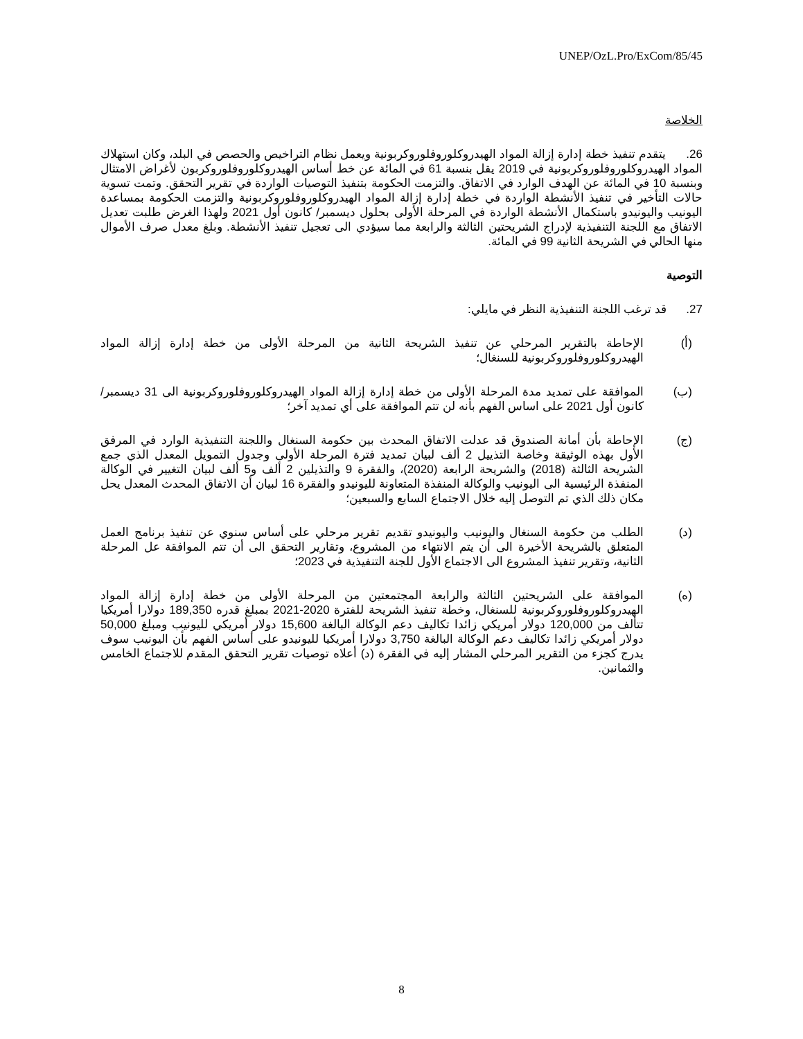UNEP/OzL.Pro/ExCom/85/45
الخلاصة
26. يتقدم تنفيذ خطة إدارة إزالة المواد الهيدروكلوروفلوروكربونية ويعمل نظام التراخيص والحصص في البلد، وكان استهلاك المواد الهيدروكلوروفلوروكربونية في 2019 يقل بنسبة 61 في المائة عن خط أساس الهيدروكلوروفلوروكربون لأغراض الامتثال وبنسبة 10 في المائة عن الهدف الوارد في الاتفاق. والتزمت الحكومة بتنفيذ التوصيات الواردة في تقرير التحقق. وتمت تسوية حالات التأخير في تنفيذ الأنشطة الواردة في خطة إدارة إزالة المواد الهيدروكلوروفلوروكربونية والتزمت الحكومة بمساعدة اليونيب واليونيدو باستكمال الأنشطة الواردة في المرحلة الأولى بحلول ديسمبر/ كانون أول 2021 ولهذا الغرض طلبت تعديل الاتفاق مع اللجنة التنفيذية لإدراج الشريحتين الثالثة والرابعة مما سيؤدي الى تعجيل تنفيذ الأنشطة. وبلغ معدل صرف الأموال منها الحالي في الشريحة الثانية 99 في المائة.
التوصية
27. قد ترغب اللجنة التنفيذية النظر في مايلي:
(أ) الإحاطة بالتقرير المرحلي عن تنفيذ الشريحة الثانية من المرحلة الأولى من خطة إدارة إزالة المواد الهيدروكلوروفلوروكربونية للسنغال؛
(ب) الموافقة على تمديد مدة المرحلة الأولى من خطة إدارة إزالة المواد الهيدروكلوروفلوروكربونية الى 31 ديسمبر/ كانون أول 2021 على اساس الفهم بأنه لن تتم الموافقة على أي تمديد آخر؛
(ج) الإحاطة بأن أمانة الصندوق قد عدلت الاتفاق المحدث بين حكومة السنغال واللجنة التنفيذية الوارد في المرفق الأول بهذه الوثيقة وخاصة التذييل 2 ألف لبيان تمديد فترة المرحلة الأولى وجدول التمويل المعدل الذي جمع الشريحة الثالثة (2018) والشريحة الرابعة (2020)، والفقرة 9 والتذيلين 2 ألف و5 ألف لبيان التغيير في الوكالة المنفذة الرئيسية الى اليونيب والوكالة المنفذة المتعاونة لليونيدو والفقرة 16 لبيان أن الاتفاق المحدث المعدل يحل مكان ذلك الذي تم التوصل إليه خلال الاجتماع السابع والسبعين؛
(د) الطلب من حكومة السنغال واليونيب واليونيدو تقديم تقرير مرحلي على أساس سنوي عن تنفيذ برنامج العمل المتعلق بالشريحة الأخيرة الى أن يتم الانتهاء من المشروع، وتقارير التحقق الى أن تتم الموافقة عل المرحلة الثانية، وتقرير تنفيذ المشروع الى الاجتماع الأول للجنة التنفيذية في 2023؛
(ه) الموافقة على الشريحتين الثالثة والرابعة المجتمعتين من المرحلة الأولى من خطة إدارة إزالة المواد الهيدروكلوروفلوروكربونية للسنغال، وخطة تنفيذ الشريحة للفترة 2020-2021 بمبلغ قدره 189,350 دولارا أمريكيا تتألف من 120,000 دولار أمريكي زائدا تكاليف دعم الوكالة البالغة 15,600 دولار أمريكي لليونيب ومبلغ 50,000 دولار أمريكي زائدا تكاليف دعم الوكالة البالغة 3,750 دولارا أمريكيا لليونيدو على أساس الفهم بأن اليونيب سوف يدرج كجزء من التقرير المرحلي المشار إليه في الفقرة (د) أعلاه توصيات تقرير التحقق المقدم للاجتماع الخامس والثمانين.
8